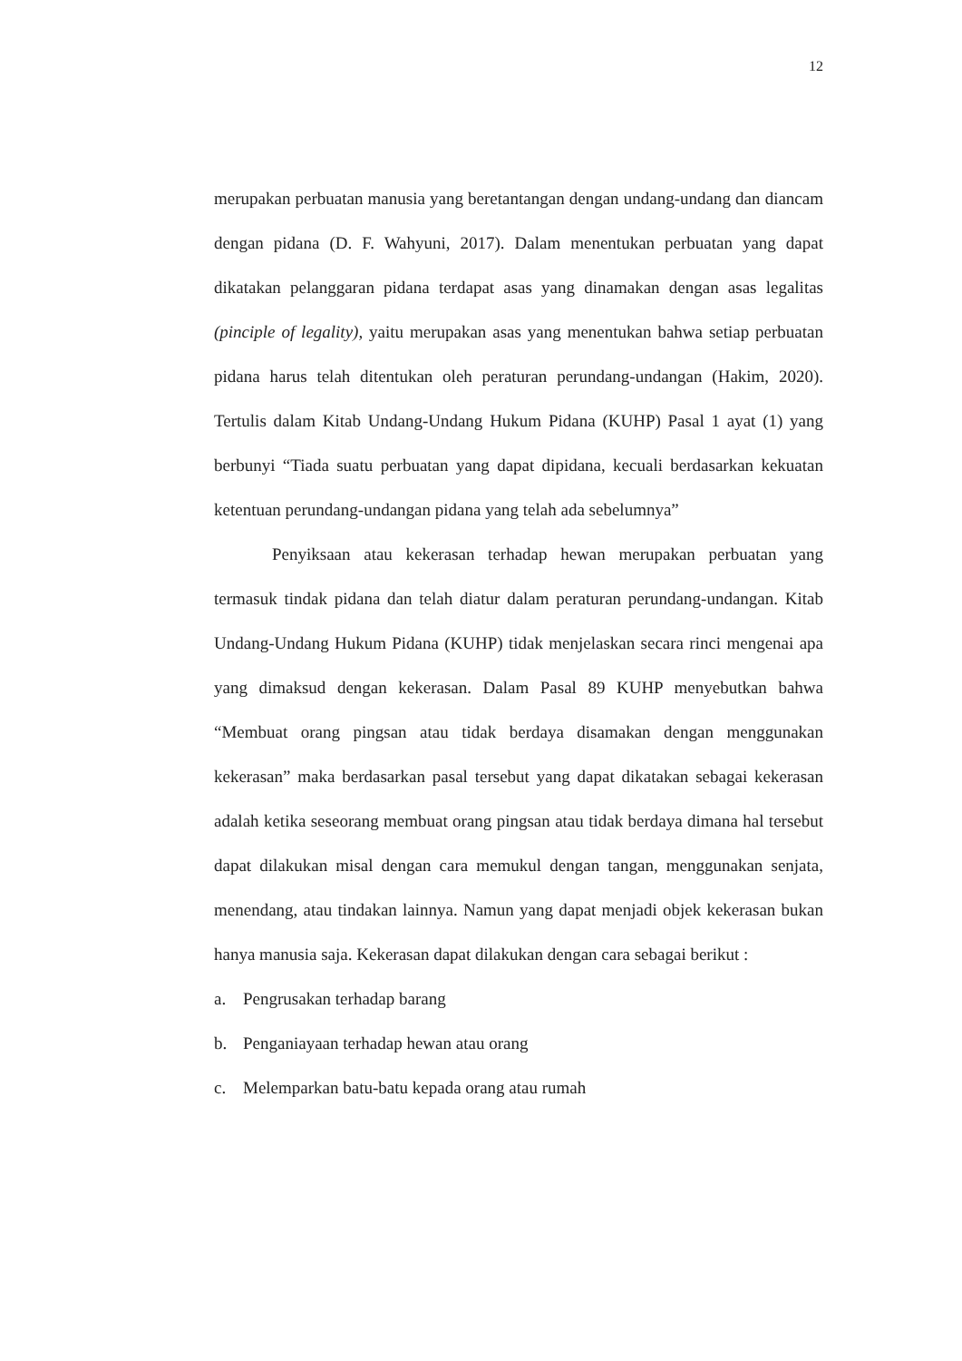12
merupakan perbuatan manusia yang beretantangan dengan undang-undang dan diancam dengan pidana (D. F. Wahyuni, 2017). Dalam menentukan perbuatan yang dapat dikatakan pelanggaran pidana terdapat asas yang dinamakan dengan asas legalitas (pinciple of legality), yaitu merupakan asas yang menentukan bahwa setiap perbuatan pidana harus telah ditentukan oleh peraturan perundang-undangan (Hakim, 2020). Tertulis dalam Kitab Undang-Undang Hukum Pidana (KUHP) Pasal 1 ayat (1) yang berbunyi “Tiada suatu perbuatan yang dapat dipidana, kecuali berdasarkan kekuatan ketentuan perundang-undangan pidana yang telah ada sebelumnya”
Penyiksaan atau kekerasan terhadap hewan merupakan perbuatan yang termasuk tindak pidana dan telah diatur dalam peraturan perundang-undangan. Kitab Undang-Undang Hukum Pidana (KUHP) tidak menjelaskan secara rinci mengenai apa yang dimaksud dengan kekerasan. Dalam Pasal 89 KUHP menyebutkan bahwa “Membuat orang pingsan atau tidak berdaya disamakan dengan menggunakan kekerasan” maka berdasarkan pasal tersebut yang dapat dikatakan sebagai kekerasan adalah ketika seseorang membuat orang pingsan atau tidak berdaya dimana hal tersebut dapat dilakukan misal dengan cara memukul dengan tangan, menggunakan senjata, menendang, atau tindakan lainnya. Namun yang dapat menjadi objek kekerasan bukan hanya manusia saja. Kekerasan dapat dilakukan dengan cara sebagai berikut :
a. Pengrusakan terhadap barang
b. Penganiayaan terhadap hewan atau orang
c. Melemparkan batu-batu kepada orang atau rumah